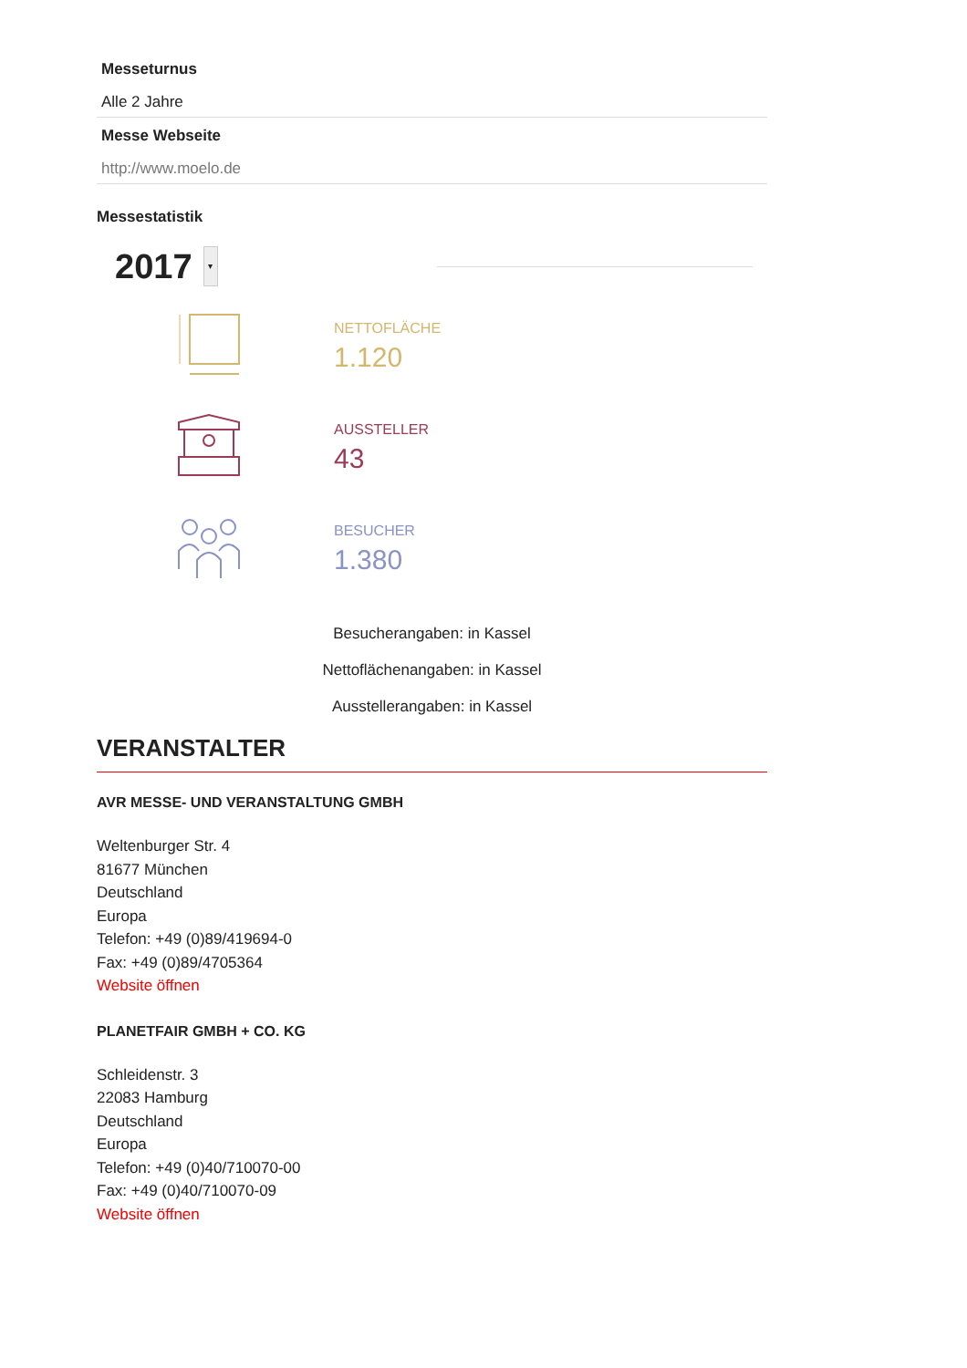Messeturnus
Alle 2 Jahre
Messe Webseite
http://www.moelo.de
Messestatistik
2017 ▾
NETTOFLÄCHE
1.120
AUSSTELLER
43
BESUCHER
1.380
Besucherangaben: in Kassel
Nettoflächenangaben: in Kassel
Ausstellerangaben: in Kassel
VERANSTALTER
AVR MESSE- UND VERANSTALTUNG GMBH
Weltenburger Str. 4
81677 München
Deutschland
Europa
Telefon: +49 (0)89/419694-0
Fax: +49 (0)89/4705364
Website öffnen
PLANETFAIR GMBH + CO. KG
Schleidenstr. 3
22083 Hamburg
Deutschland
Europa
Telefon: +49 (0)40/710070-00
Fax: +49 (0)40/710070-09
Website öffnen